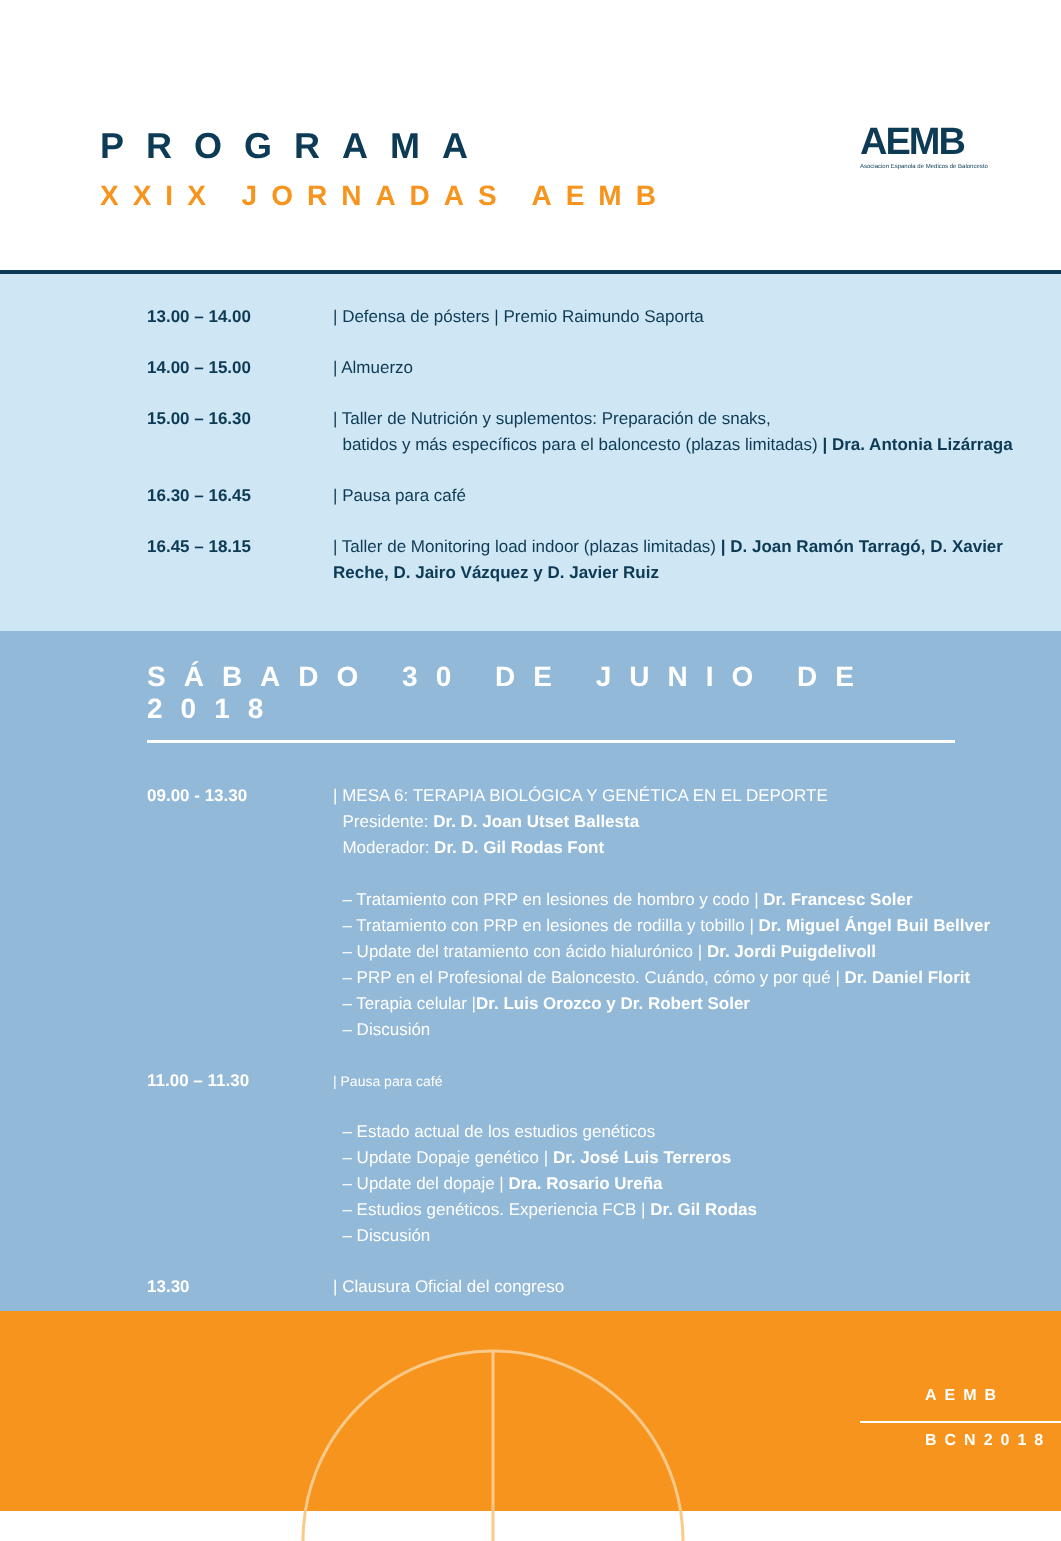PROGRAMA
XXIX JORNADAS AEMB
AEMB
Asociacion Espanola de Medicos de Baloncesto
13.00 – 14.00 | Defensa de pósters | Premio Raimundo Saporta
14.00 – 15.00 | Almuerzo
15.00 – 16.30 | Taller de Nutrición y suplementos: Preparación de snaks,
batidos y más específicos para el baloncesto (plazas limitadas) | Dra. Antonia Lizárraga
16.30 – 16.45 | Pausa para café
16.45 – 18.15 | Taller de Monitoring load indoor (plazas limitadas) | D. Joan Ramón Tarragó, D. Xavier Reche, D. Jairo Vázquez y D. Javier Ruiz
SÁBADO 30 DE JUNIO DE 2018
09.00 - 13.30 | MESA 6: TERAPIA BIOLÓGICA Y GENÉTICA EN EL DEPORTE
Presidente: Dr. D. Joan Utset Ballesta
Moderador: Dr. D. Gil Rodas Font
– Tratamiento con PRP en lesiones de hombro y codo | Dr. Francesc Soler
– Tratamiento con PRP en lesiones de rodilla y tobillo | Dr. Miguel Ángel Buil Bellver
– Update del tratamiento con ácido hialurónico | Dr. Jordi Puigdelivoll
– PRP en el Profesional de Baloncesto. Cuándo, cómo y por qué | Dr. Daniel Florit
– Terapia celular |Dr. Luis Orozco y Dr. Robert Soler
– Discusión
11.00 – 11.30
| Pausa para café
– Estado actual de los estudios genéticos
– Update Dopaje genético | Dr. José Luis Terreros
– Update del dopaje | Dra. Rosario Ureña
– Estudios genéticos. Experiencia FCB | Dr. Gil Rodas
– Discusión
13.30 | Clausura Oficial del congreso
AEMB
BCN2018